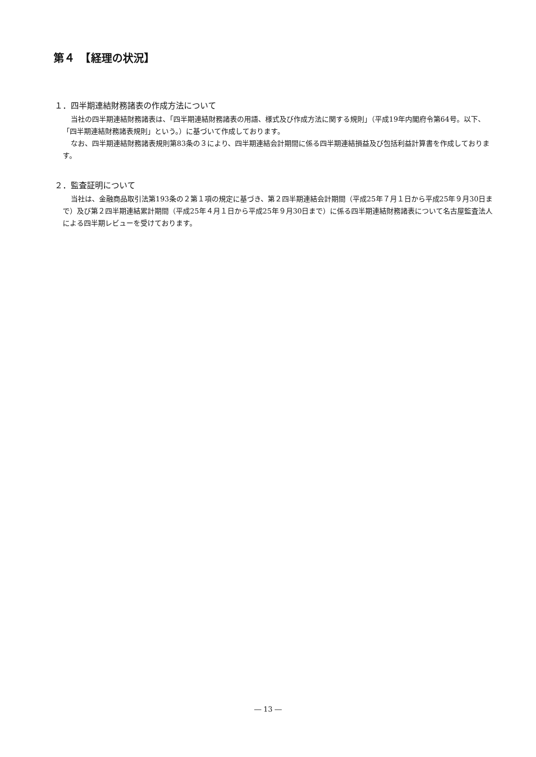第４　【経理の状況】
１．四半期連結財務諸表の作成方法について
当社の四半期連結財務諸表は、「四半期連結財務諸表の用語、様式及び作成方法に関する規則」（平成19年内閣府令第64号。以下、「四半期連結財務諸表規則」という。）に基づいて作成しております。
なお、四半期連結財務諸表規則第83条の３により、四半期連結会計期間に係る四半期連結損益及び包括利益計算書を作成しております。
２．監査証明について
当社は、金融商品取引法第193条の２第１項の規定に基づき、第２四半期連結会計期間（平成25年７月１日から平成25年９月30日まで）及び第２四半期連結累計期間（平成25年４月１日から平成25年９月30日まで）に係る四半期連結財務諸表について名古屋監査法人による四半期レビューを受けております。
― 13 ―